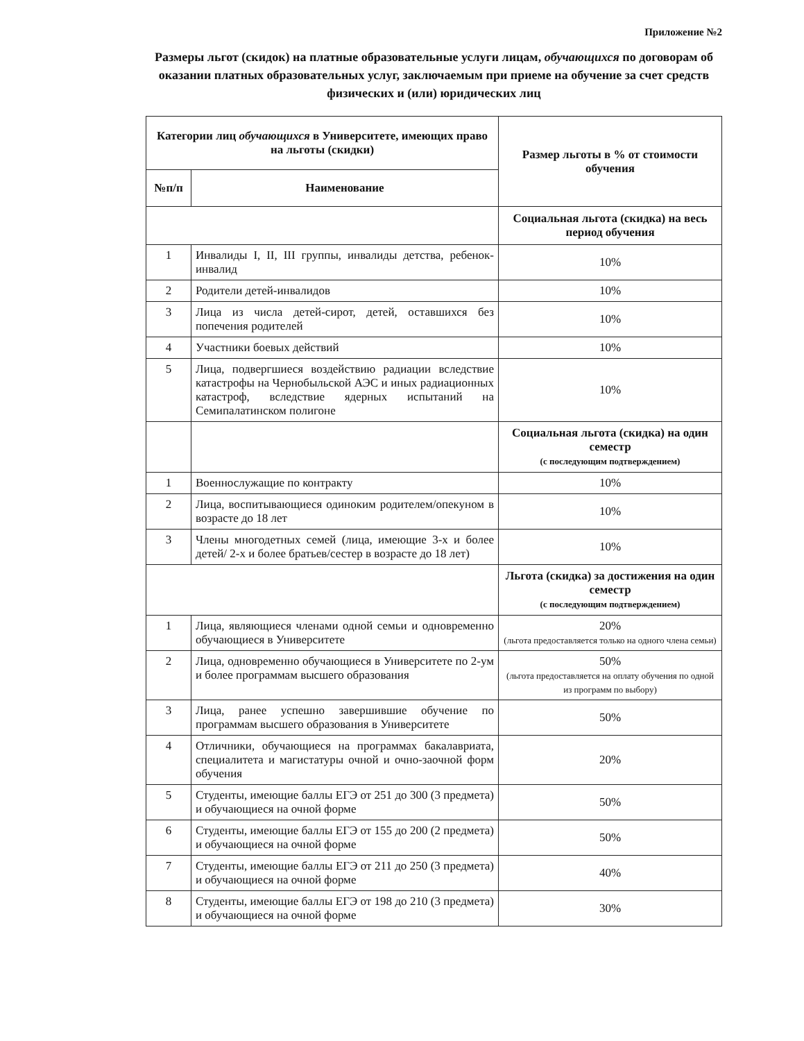Приложение №2
Размеры льгот (скидок) на платные образовательные услуги лицам, обучающихся по договорам об оказании платных образовательных услуг, заключаемым при приеме на обучение за счет средств физических и (или) юридических лиц
| Категории лиц обучающихся в Университете, имеющих право на льготы (скидки) | | Размер льготы в % от стоимости обучения |
| --- | --- | --- |
| №п/п | Наименование | |
| | | Социальная льгота (скидка) на весь период обучения |
| 1 | Инвалиды I, II, III группы, инвалиды детства, ребенок-инвалид | 10% |
| 2 | Родители детей-инвалидов | 10% |
| 3 | Лица из числа детей-сирот, детей, оставшихся без попечения родителей | 10% |
| 4 | Участники боевых действий | 10% |
| 5 | Лица, подвергшиеся воздействию радиации вследствие катастрофы на Чернобыльской АЭС и иных радиационных катастроф, вследствие ядерных испытаний на Семипалатинском полигоне | 10% |
| | | Социальная льгота (скидка) на один семестр (с последующим подтверждением) |
| 1 | Военнослужащие по контракту | 10% |
| 2 | Лица, воспитывающиеся одиноким родителем/опекуном в возрасте до 18 лет | 10% |
| 3 | Члены многодетных семей (лица, имеющие 3-х и более детей/ 2-х и более братьев/сестер в возрасте до 18 лет) | 10% |
| | | Льгота (скидка) за достижения на один семестр (с последующим подтверждением) |
| 1 | Лица, являющиеся членами одной семьи и одновременно обучающиеся в Университете | 20% (льгота предоставляется только на одного члена семьи) |
| 2 | Лица, одновременно обучающиеся в Университете по 2-ум и более программам высшего образования | 50% (льгота предоставляется на оплату обучения по одной из программ по выбору) |
| 3 | Лица, ранее успешно завершившие обучение по программам высшего образования в Университете | 50% |
| 4 | Отличники, обучающиеся на программах бакалавриата, специалитета и магистатуры очной и очно-заочной форм обучения | 20% |
| 5 | Студенты, имеющие баллы ЕГЭ от 251 до 300 (3 предмета) и обучающиеся на очной форме | 50% |
| 6 | Студенты, имеющие баллы ЕГЭ от 155 до 200 (2 предмета) и обучающиеся на очной форме | 50% |
| 7 | Студенты, имеющие баллы ЕГЭ от 211 до 250 (3 предмета) и обучающиеся на очной форме | 40% |
| 8 | Студенты, имеющие баллы ЕГЭ от 198 до 210 (3 предмета) и обучающиеся на очной форме | 30% |